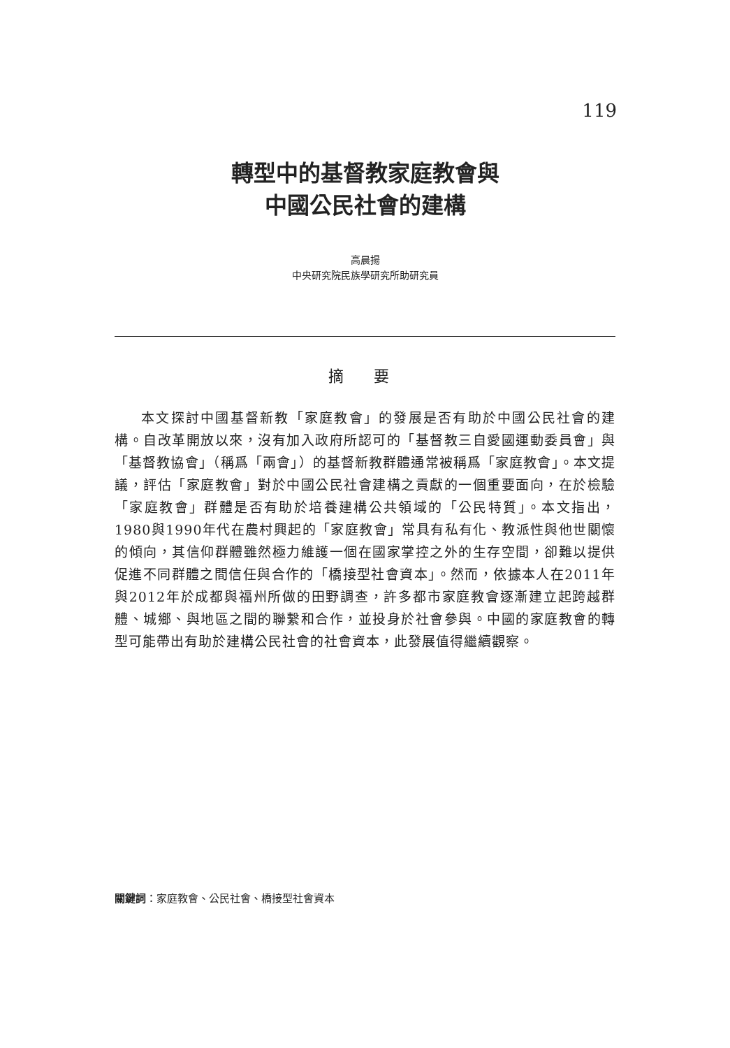119
轉型中的基督教家庭教會與
中國公民社會的建構
高晨揚
中央研究院民族學研究所助研究員
摘 要
本文探討中國基督新教「家庭教會」的發展是否有助於中國公民社會的建構。自改革開放以來，沒有加入政府所認可的「基督教三自愛國運動委員會」與「基督教協會」（稱爲「兩會」）的基督新教群體通常被稱爲「家庭教會」。本文提議，評估「家庭教會」對於中國公民社會建構之貢獻的一個重要面向，在於檢驗「家庭教會」群體是否有助於培養建構公共領域的「公民特質」。本文指出，1980與1990年代在農村興起的「家庭教會」常具有私有化、教派性與他世關懷的傾向，其信仰群體雖然極力維護一個在國家掌控之外的生存空間，卻難以提供促進不同群體之間信任與合作的「橋接型社會資本」。然而，依據本人在2011年與2012年於成都與福州所做的田野調查，許多都市家庭教會逐漸建立起跨越群體、城鄉、與地區之間的聯繫和合作，並投身於社會參與。中國的家庭教會的轉型可能帶出有助於建構公民社會的社會資本，此發展值得繼續觀察。
關鍵詞：家庭教會、公民社會、橋接型社會資本